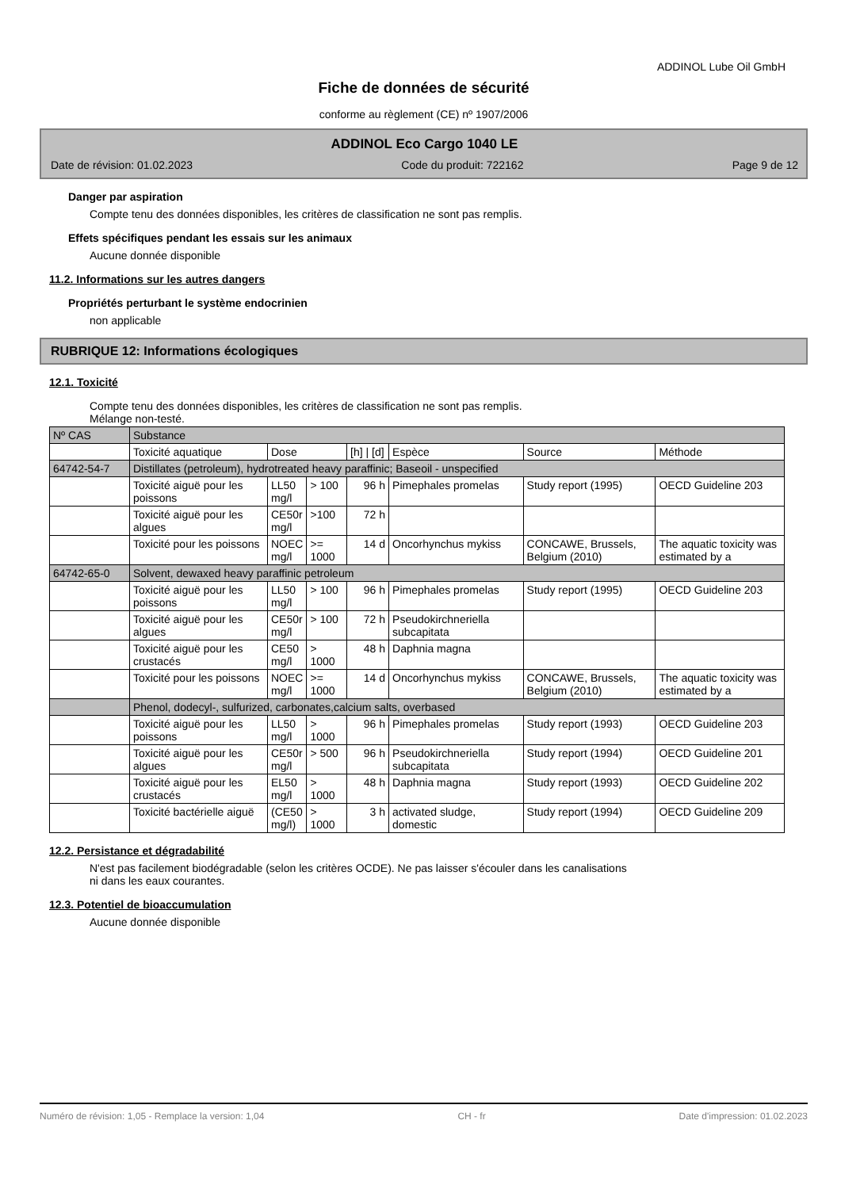ADDINOL Lube Oil GmbH
Fiche de données de sécurité
conforme au règlement (CE) nº 1907/2006
ADDINOL Eco Cargo 1040 LE
Date de révision: 01.02.2023 Code du produit: 722162 Page 9 de 12
Danger par aspiration
Compte tenu des données disponibles, les critères de classification ne sont pas remplis.
Effets spécifiques pendant les essais sur les animaux
Aucune donnée disponible
11.2. Informations sur les autres dangers
Propriétés perturbant le système endocrinien
non applicable
RUBRIQUE 12: Informations écologiques
12.1. Toxicité
Compte tenu des données disponibles, les critères de classification ne sont pas remplis.
Mélange non-testé.
| Nº CAS | Substance | | | | | | |
| --- | --- | --- | --- | --- | --- | --- | --- |
| | Toxicité aquatique | Dose | | [h] / [d] | Espèce | Source | Méthode |
| 64742-54-7 | Distillates (petroleum), hydrotreated heavy paraffinic; Baseoil - unspecified | | | | | | |
| | Toxicité aiguë pour les poissons | LL50 mg/l | > 100 | 96 h | Pimephales promelas | Study report (1995) | OECD Guideline 203 |
| | Toxicité aiguë pour les algues | CE50r mg/l | >100 | 72 h | | | |
| | Toxicité pour les poissons | NOEC mg/l | >= 1000 | 14 d | Oncorhynchus mykiss | CONCAWE, Brussels, Belgium (2010) | The aquatic toxicity was estimated by a |
| 64742-65-0 | Solvent, dewaxed heavy paraffinic petroleum | | | | | | |
| | Toxicité aiguë pour les poissons | LL50 mg/l | > 100 | 96 h | Pimephales promelas | Study report (1995) | OECD Guideline 203 |
| | Toxicité aiguë pour les algues | CE50r mg/l | > 100 | 72 h | Pseudokirchneriella subcapitata | | |
| | Toxicité aiguë pour les crustacés | CE50 mg/l | > 1000 | 48 h | Daphnia magna | | |
| | Toxicité pour les poissons | NOEC mg/l | >= 1000 | 14 d | Oncorhynchus mykiss | CONCAWE, Brussels, Belgium (2010) | The aquatic toxicity was estimated by a |
| | Phenol, dodecyl-, sulfurized, carbonates,calcium salts, overbased | | | | | | |
| | Toxicité aiguë pour les poissons | LL50 mg/l | > 1000 | 96 h | Pimephales promelas | Study report (1993) | OECD Guideline 203 |
| | Toxicité aiguë pour les algues | CE50r mg/l | > 500 | 96 h | Pseudokirchneriella subcapitata | Study report (1994) | OECD Guideline 201 |
| | Toxicité aiguë pour les crustacés | EL50 mg/l | > 1000 | 48 h | Daphnia magna | Study report (1993) | OECD Guideline 202 |
| | Toxicité bactérielle aiguë | (CE50 mg/l) | > 1000 | 3 h | activated sludge, domestic | Study report (1994) | OECD Guideline 209 |
12.2. Persistance et dégradabilité
N'est pas facilement biodégradable (selon les critères OCDE). Ne pas laisser s'écouler dans les canalisations
ni dans les eaux courantes.
12.3. Potentiel de bioaccumulation
Aucune donnée disponible
Numéro de révision: 1,05 - Remplace la version: 1,04 CH - fr Date d'impression: 01.02.2023